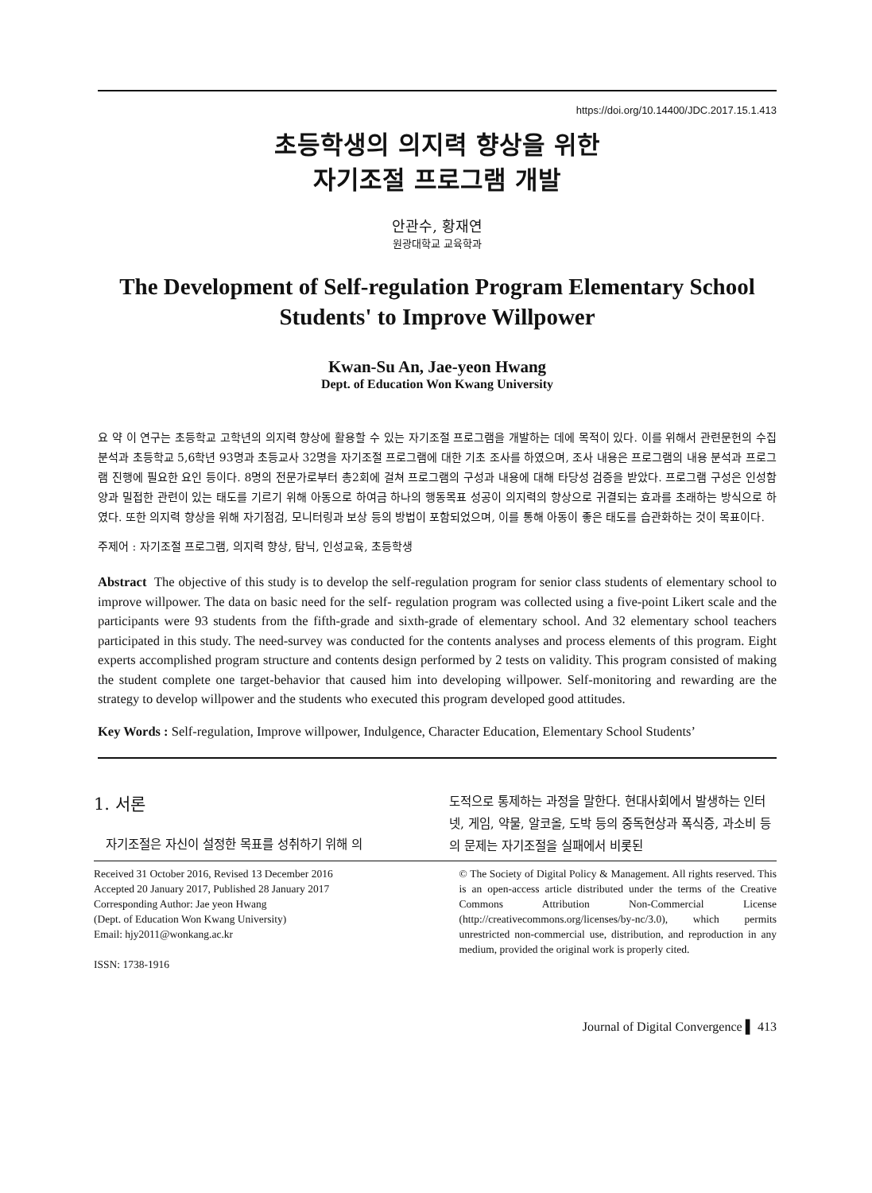https://doi.org/10.14400/JDC.2017.15.1.413
초등학생의 의지력 향상을 위한
자기조절 프로그램 개발
안관수, 황재연
원광대학교 교육학과
The Development of Self-regulation Program Elementary School Students' to Improve Willpower
Kwan-Su An, Jae-yeon Hwang
Dept. of Education Won Kwang University
요 약 이 연구는 초등학교 고학년의 의지력 향상에 활용할 수 있는 자기조절 프로그램을 개발하는 데에 목적이 있다. 이를 위해서 관련문헌의 수집 분석과 초등학교 5,6학년 93명과 초등교사 32명을 자기조절 프로그램에 대한 기초 조사를 하였으며, 조사 내용은 프로그램의 내용 분석과 프로그램 진행에 필요한 요인 등이다. 8명의 전문가로부터 총2회에 걸쳐 프로그램의 구성과 내용에 대해 타당성 검증을 받았다. 프로그램 구성은 인성함양과 밀접한 관련이 있는 태도를 기르기 위해 아동으로 하여금 하나의 행동목표 성공이 의지력의 향상으로 귀결되는 효과를 초래하는 방식으로 하였다. 또한 의지력 향상을 위해 자기점검, 모니터링과 보상 등의 방법이 포함되었으며, 이를 통해 아동이 좋은 태도를 습관화하는 것이 목표이다.
주제어 : 자기조절 프로그램, 의지력 향상, 탐닉, 인성교육, 초등학생
Abstract The objective of this study is to develop the self-regulation program for senior class students of elementary school to improve willpower. The data on basic need for the self- regulation program was collected using a five-point Likert scale and the participants were 93 students from the fifth-grade and sixth-grade of elementary school. And 32 elementary school teachers participated in this study. The need-survey was conducted for the contents analyses and process elements of this program. Eight experts accomplished program structure and contents design performed by 2 tests on validity. This program consisted of making the student complete one target-behavior that caused him into developing willpower. Self-monitoring and rewarding are the strategy to develop willpower and the students who executed this program developed good attitudes.
Key Words : Self-regulation, Improve willpower, Indulgence, Character Education, Elementary School Students’
1. 서론
자기조절은 자신이 설정한 목표를 성취하기 위해 의
도적으로 통제하는 과정을 말한다. 현대사회에서 발생하는 인터넷, 게임, 약물, 알코올, 도박 등의 중독현상과 폭식증, 과소비 등의 문제는 자기조절을 실패에서 비롯된
Received 31 October 2016, Revised 13 December 2016
Accepted 20 January 2017, Published 28 January 2017
Corresponding Author: Jae yeon Hwang
(Dept. of Education Won Kwang University)
Email: hjy2011@wonkang.ac.kr
ISSN: 1738-1916
© The Society of Digital Policy & Management. All rights reserved. This is an open-access article distributed under the terms of the Creative Commons Attribution Non-Commercial License (http://creativecommons.org/licenses/by-nc/3.0), which permits unrestricted non-commercial use, distribution, and reproduction in any medium, provided the original work is properly cited.
Journal of Digital Convergence ▌ 413